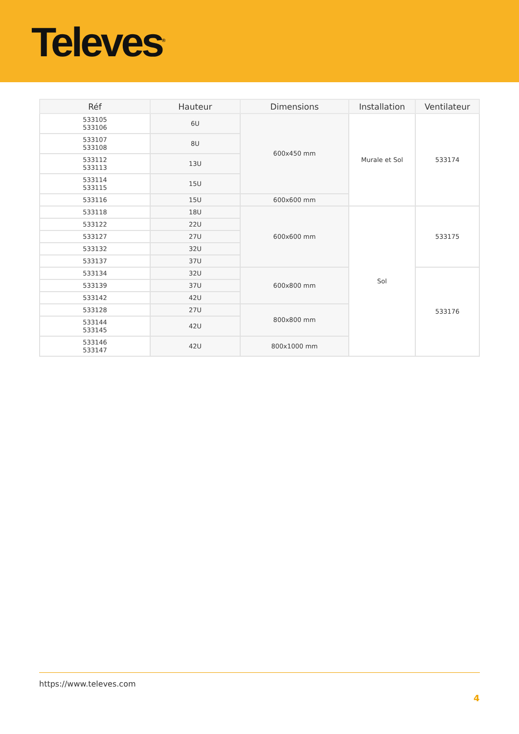Televes<sup>®</sup>
| Réf | Hauteur | Dimensions | Installation | Ventilateur |
| --- | --- | --- | --- | --- |
| 533105 533106 | 6U | 600x450 mm | Murale et Sol | 533174 |
| 533107 533108 | 8U | | | |
| 533112 533113 | 13U | | | |
| 533114 533115 | 15U | | | |
| 533116 | 15U | 600x600 mm | | |
| 533118 | 18U | 600x600 mm | Sol | 533175 |
| 533122 | 22U | | | |
| 533127 | 27U | | | |
| 533132 | 32U | | | |
| 533137 | 37U | | | |
| 533134 | 32U | 600x800 mm | | 533176 |
| 533139 | 37U | | | |
| 533142 | 42U | | | |
| 533128 | 27U | 800x800 mm | | |
| 533144 533145 | 42U | | | |
| 533146 533147 | 42U | 800x1000 mm | | |
https://www.televes.com
4